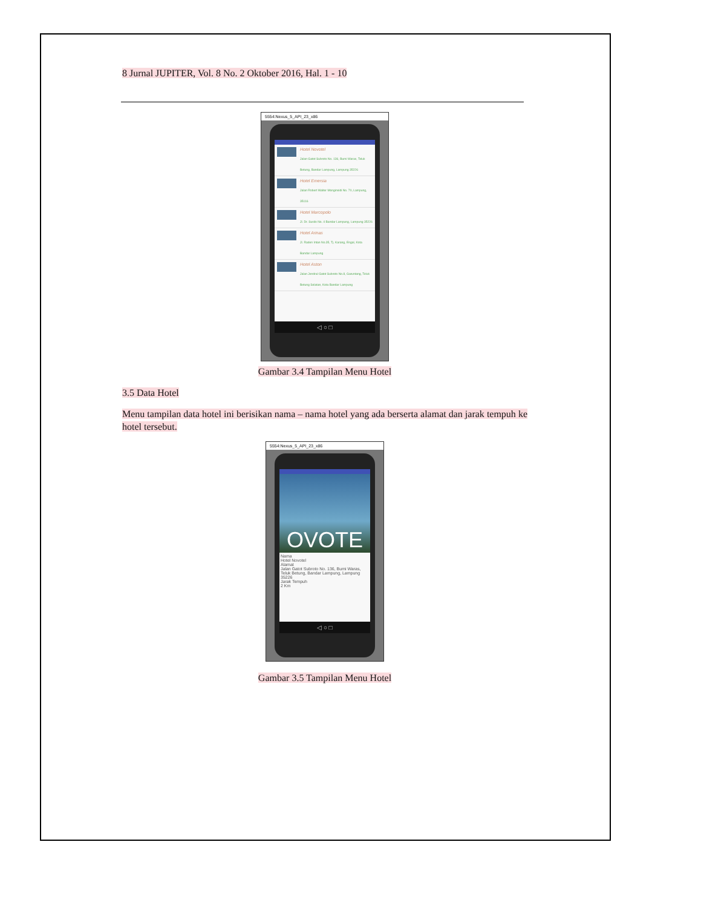8 Jurnal JUPITER, Vol. 8 No. 2 Oktober 2016, Hal. 1 - 10
5554:Nexus_5_API_23_x86
Hotel Novotel
Jalan Gatot Subroto No. 136, Bumi Waras, Teluk Betung, Bandar Lampung, Lampung 35226
Hotel Emersia
Jalan Robert Walter Monginsidi No. 70, Lampung, 35116
Hotel Marcopolo
Jl. Dr. Susilo No. 4 Bandar Lampung, Lampung 35226
Hotel Arinas
Jl. Raden Intan No.35, Tj. Karang, Engal, Kota Bandar Lampung
Hotel Aston
Jalan Jendral Gatot Subroto No.8, Garuntang, Teluk Betung Selatan, Kota Bandar Lampung
◁ ○ □
Gambar 3.4 Tampilan Menu Hotel
3.5 Data Hotel
Menu tampilan data hotel ini berisikan nama – nama hotel yang ada berserta alamat dan jarak tempuh ke hotel tersebut.
5554:Nexus_5_API_23_x86
OVOTE
Nama
Hotel Novotel
Alamat
Jalan Gatot Subroto No. 136, Bumi Waras, Teluk Betung, Bandar Lampung, Lampung 35226
Jarak Tempuh
2 Km
◁ ○ □
Gambar 3.5 Tampilan Menu Hotel